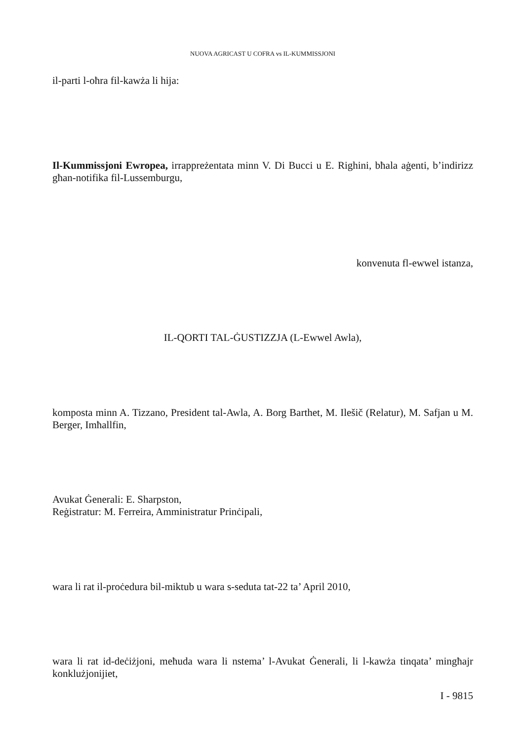NUOVA AGRICAST U COFRA vs IL-KUMMISSJONI
il-parti l-oħra fil-kawża li hija:
Il-Kummissjoni Ewropea, irrappreżentata minn V. Di Bucci u E. Righini, bħala aġenti, b’indirizz għan-notifika fil-Lussemburgu,
konvenuta fl-ewwel istanza,
IL-QORTI TAL-ĠUSTIZZJA (L-Ewwel Awla),
komposta minn A. Tizzano, President tal-Awla, A. Borg Barthet, M. Ilešič (Relatur), M. Safjan u M. Berger, Imħallfin,
Avukat Ġenerali: E. Sharpston,
Reġistratur: M. Ferreira, Amministratur Prinċipali,
wara li rat il-proċedura bil-miktub u wara s-seduta tat-22 ta’ April 2010,
wara li rat id-deċiżjoni, meħuda wara li nstema’ l-Avukat Ġenerali, li l-kawża tinqata’ mingħajr konklużjonijiet,
I - 9815